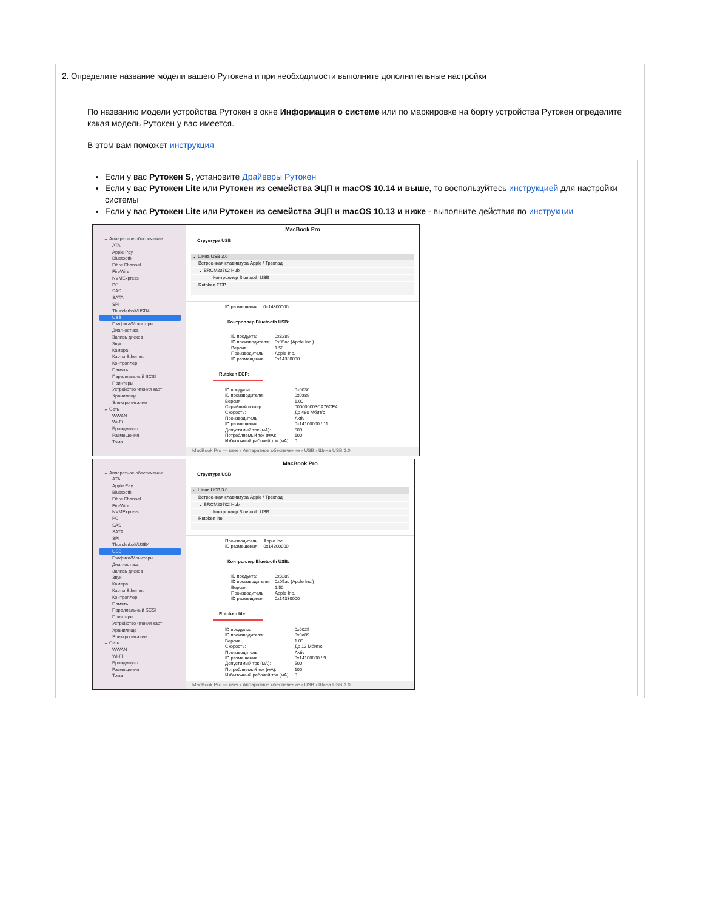2. Определите название модели вашего Рутокена и при необходимости выполните дополнительные настройки
По названию модели устройства Рутокен в окне Информация о системе или по маркировке на борту устройства Рутокен определите какая модель Рутокен у вас имеется.
В этом вам поможет инструкция
Если у вас Рутокен S, установите Драйверы Рутокен
Если у вас Рутокен Lite или Рутокен из семейства ЭЦП и macOS 10.14 и выше, то воспользуйтесь инструкцией для настройки системы
Если у вас Рутокен Lite или Рутокен из семейства ЭЦП и macOS 10.13 и ниже - выполните действия по инструкции
⌄ Аппаратное обеспечение
ATA
Apple Pay
Bluetooth
Fibre Channel
FireWire
NVMExpress
PCI
SAS
SATA
SPI
Thunderbolt/USB4
USB
Графика/Мониторы
Диагностика
Запись дисков
Звук
Камера
Карты Ethernet
Контроллер
Память
Параллельный SCSI
Принтеры
Устройство чтения карт
Хранилище
Электропитание
⌄ Сеть
WWAN
Wi-Fi
Брандмауэр
Размещения
Тома
MacBook Pro
Структура USB
⌄ Шина USB 3.0
Встроенная клавиатура Apple / Трекпад
⌄ BRCM20702 Hub
Контроллер Bluetooth USB
Rutoken ECP
| ID размещения: | 0x14300000 |
Контроллер Bluetooth USB:
| ID продукта: | 0x8289 |
| ID производителя: | 0x05ac (Apple Inc.) |
| Версия: | 1.50 |
| Производитель: | Apple Inc. |
| ID размещения: | 0x14330000 |
Rutoken ECP:
| ID продукта: | 0x0030 |
| ID производителя: | 0x0a89 |
| Версия: | 1.00 |
| Серийный номер: | 000000003CA76CE4 |
| Скорость: | До 480 Мбит/с |
| Производитель: | Aktiv |
| ID размещения: | 0x14100000 / 11 |
| Допустимый ток (мА): | 500 |
| Потребляемый ток (мА): | 100 |
| Избыточный рабочий ток (мА): | 0 |
MacBook Pro — user › Аппаратное обеспечение › USB › Шина USB 3.0
⌄ Аппаратное обеспечение
ATA
Apple Pay
Bluetooth
Fibre Channel
FireWire
NVMExpress
PCI
SAS
SATA
SPI
Thunderbolt/USB4
USB
Графика/Мониторы
Диагностика
Запись дисков
Звук
Камера
Карты Ethernet
Контроллер
Память
Параллельный SCSI
Принтеры
Устройство чтения карт
Хранилище
Электропитание
⌄ Сеть
WWAN
Wi-Fi
Брандмауэр
Размещения
Тома
MacBook Pro
Структура USB
⌄ Шина USB 3.0
Встроенная клавиатура Apple / Трекпад
⌄ BRCM20702 Hub
Контроллер Bluetooth USB
Rutoken lite
| Производитель: | Apple Inc. |
| ID размещения: | 0x14300000 |
Контроллер Bluetooth USB:
| ID продукта: | 0x8289 |
| ID производителя: | 0x05ac (Apple Inc.) |
| Версия: | 1.50 |
| Производитель: | Apple Inc. |
| ID размещения: | 0x14330000 |
Rutoken lite:
| ID продукта: | 0x0025 |
| ID производителя: | 0x0a89 |
| Версия: | 1.00 |
| Скорость: | До 12 Мбит/с |
| Производитель: | Aktiv |
| ID размещения: | 0x14100000 / 9 |
| Допустимый ток (мА): | 500 |
| Потребляемый ток (мА): | 100 |
| Избыточный рабочий ток (мА): | 0 |
MacBook Pro — user › Аппаратное обеспечение › USB › Шина USB 3.0